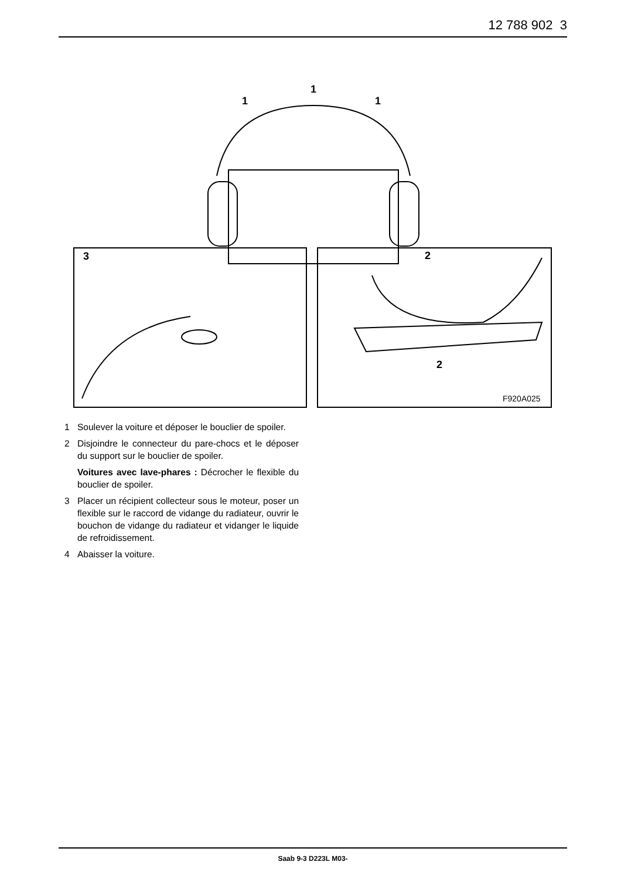12 788 902 3
1
1
1
3
2
2
F920A025
1 Soulever la voiture et déposer le bouclier de spoiler.
2 Disjoindre le connecteur du pare-chocs et le déposer du support sur le bouclier de spoiler.
Voitures avec lave-phares : Décrocher le flexible du bouclier de spoiler.
3 Placer un récipient collecteur sous le moteur, poser un flexible sur le raccord de vidange du radiateur, ouvrir le bouchon de vidange du radiateur et vidanger le liquide de refroidissement.
4 Abaisser la voiture.
Saab 9-3 D223L M03-